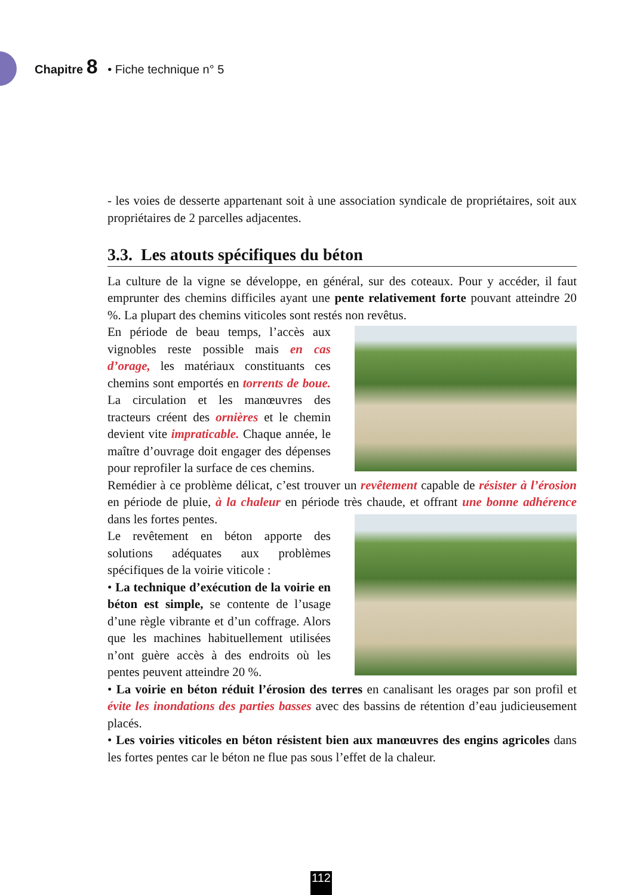Chapitre 8 • Fiche technique n° 5
- les voies de desserte appartenant soit à une association syndicale de propriétaires, soit aux propriétaires de 2 parcelles adjacentes.
3.3. Les atouts spécifiques du béton
La culture de la vigne se développe, en général, sur des coteaux. Pour y accéder, il faut emprunter des chemins difficiles ayant une pente relativement forte pouvant atteindre 20 %. La plupart des chemins viticoles sont restés non revêtus.
En période de beau temps, l’accès aux vignobles reste possible mais en cas d’orage, les matériaux constituants ces chemins sont emportés en torrents de boue. La circulation et les manœuvres des tracteurs créent des ornières et le chemin devient vite impraticable. Chaque année, le maître d’ouvrage doit engager des dépenses pour reprofiler la surface de ces chemins.
Remédier à ce problème délicat, c’est trouver un revêtement capable de résister à l’érosion en période de pluie, à la chaleur en période très chaude, et offrant une bonne adhérence dans les fortes pentes.
Le revêtement en béton apporte des solutions adéquates aux problèmes spécifiques de la voirie viticole :
• La technique d’exécution de la voirie en béton est simple, se contente de l’usage d’une règle vibrante et d’un coffrage. Alors que les machines habituellement utilisées n’ont guère accès à des endroits où les pentes peuvent atteindre 20 %.
• La voirie en béton réduit l’érosion des terres en canalisant les orages par son profil et évite les inondations des parties basses avec des bassins de rétention d’eau judicieusement placés.
• Les voiries viticoles en béton résistent bien aux manœuvres des engins agricoles dans les fortes pentes car le béton ne flue pas sous l’effet de la chaleur.
112